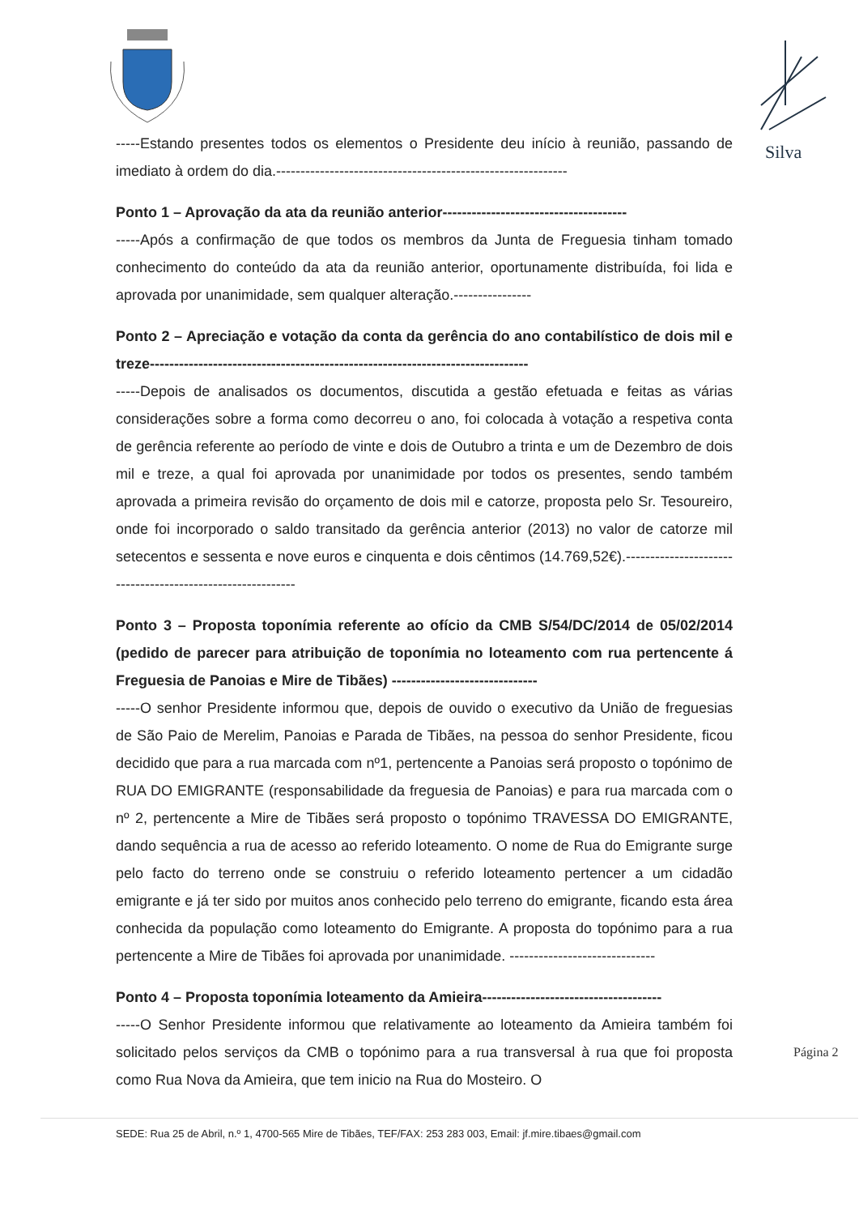Silva
-----Estando presentes todos os elementos o Presidente deu início à reunião, passando de imediato à ordem do dia.------------------------------------------------------------
Ponto 1 – Aprovação da ata da reunião anterior--------------------------------------
-----Após a confirmação de que todos os membros da Junta de Freguesia tinham tomado conhecimento do conteúdo da ata da reunião anterior, oportunamente distribuída, foi lida e aprovada por unanimidade, sem qualquer alteração.----------------
Ponto 2 – Apreciação e votação da conta da gerência do ano contabilístico de dois mil e treze------------------------------------------------------------------------------
-----Depois de analisados os documentos, discutida a gestão efetuada e feitas as várias considerações sobre a forma como decorreu o ano, foi colocada à votação a respetiva conta de gerência referente ao período de vinte e dois de Outubro a trinta e um de Dezembro de dois mil e treze, a qual foi aprovada por unanimidade por todos os presentes, sendo também aprovada a primeira revisão do orçamento de dois mil e catorze, proposta pelo Sr. Tesoureiro, onde foi incorporado o saldo transitado da gerência anterior (2013) no valor de catorze mil setecentos e sessenta e nove euros e cinquenta e dois cêntimos (14.769,52€).-----------------------------------------------------------
Ponto 3 – Proposta toponímia referente ao ofício da CMB S/54/DC/2014 de 05/02/2014 (pedido de parecer para atribuição de toponímia no loteamento com rua pertencente á Freguesia de Panoias e Mire de Tibães) ------------------------------
-----O senhor Presidente informou que, depois de ouvido o executivo da União de freguesias de São Paio de Merelim, Panoias e Parada de Tibães, na pessoa do senhor Presidente, ficou decidido que para a rua marcada com nº1, pertencente a Panoias será proposto o topónimo de RUA DO EMIGRANTE (responsabilidade da freguesia de Panoias) e para rua marcada com o nº 2, pertencente a Mire de Tibães será proposto o topónimo TRAVESSA DO EMIGRANTE, dando sequência a rua de acesso ao referido loteamento. O nome de Rua do Emigrante surge pelo facto do terreno onde se construiu o referido loteamento pertencer a um cidadão emigrante e já ter sido por muitos anos conhecido pelo terreno do emigrante, ficando esta área conhecida da população como loteamento do Emigrante. A proposta do topónimo para a rua pertencente a Mire de Tibães foi aprovada por unanimidade. ------------------------------
Ponto 4 – Proposta toponímia loteamento da Amieira-------------------------------------
-----O Senhor Presidente informou que relativamente ao loteamento da Amieira também foi solicitado pelos serviços da CMB o topónimo para a rua transversal à rua que foi proposta como Rua Nova da Amieira, que tem inicio na Rua do Mosteiro. O
Página 2
SEDE: Rua 25 de Abril, n.º 1, 4700-565 Mire de Tibães, TEF/FAX: 253 283 003, Email: jf.mire.tibaes@gmail.com